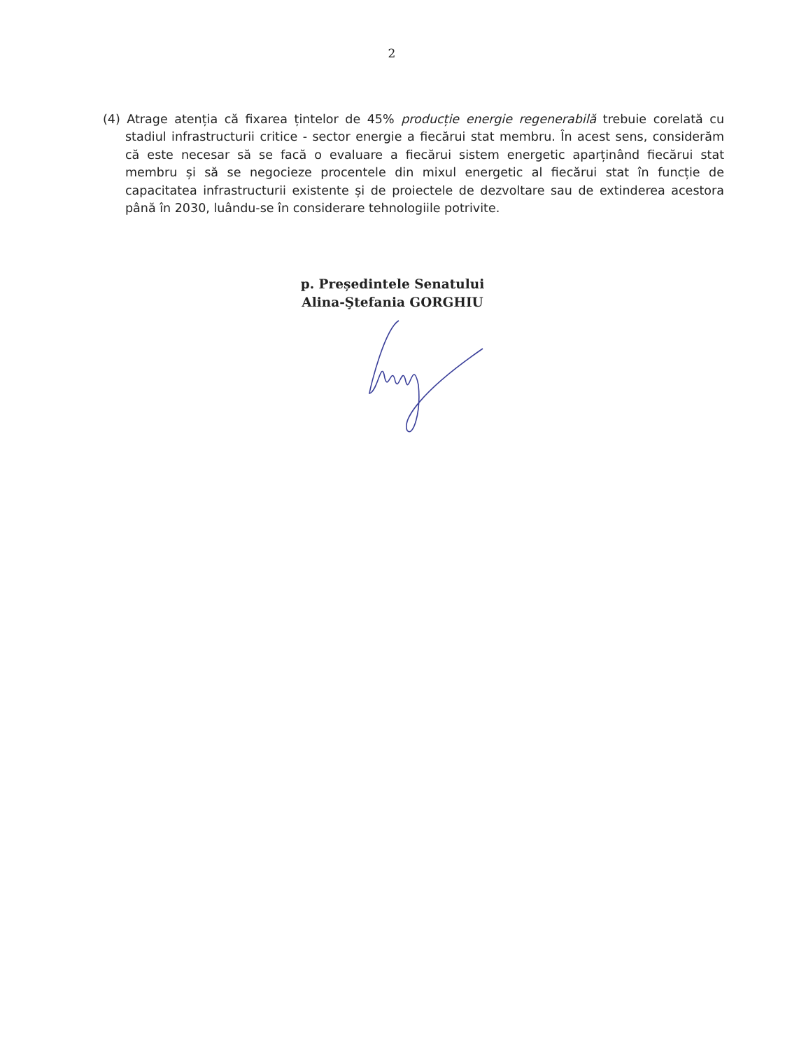2
(4) Atrage atenția că fixarea țintelor de 45% producție energie regenerabilă trebuie corelată cu stadiul infrastructurii critice - sector energie a fiecărui stat membru. În acest sens, considerăm că este necesar să se facă o evaluare a fiecărui sistem energetic aparținând fiecărui stat membru și să se negocieze procentele din mixul energetic al fiecărui stat în funcție de capacitatea infrastructurii existente și de proiectele de dezvoltare sau de extinderea acestora până în 2030, luându-se în considerare tehnologiile potrivite.
p. Președintele Senatului
Alina-Ştefania GORGHIU